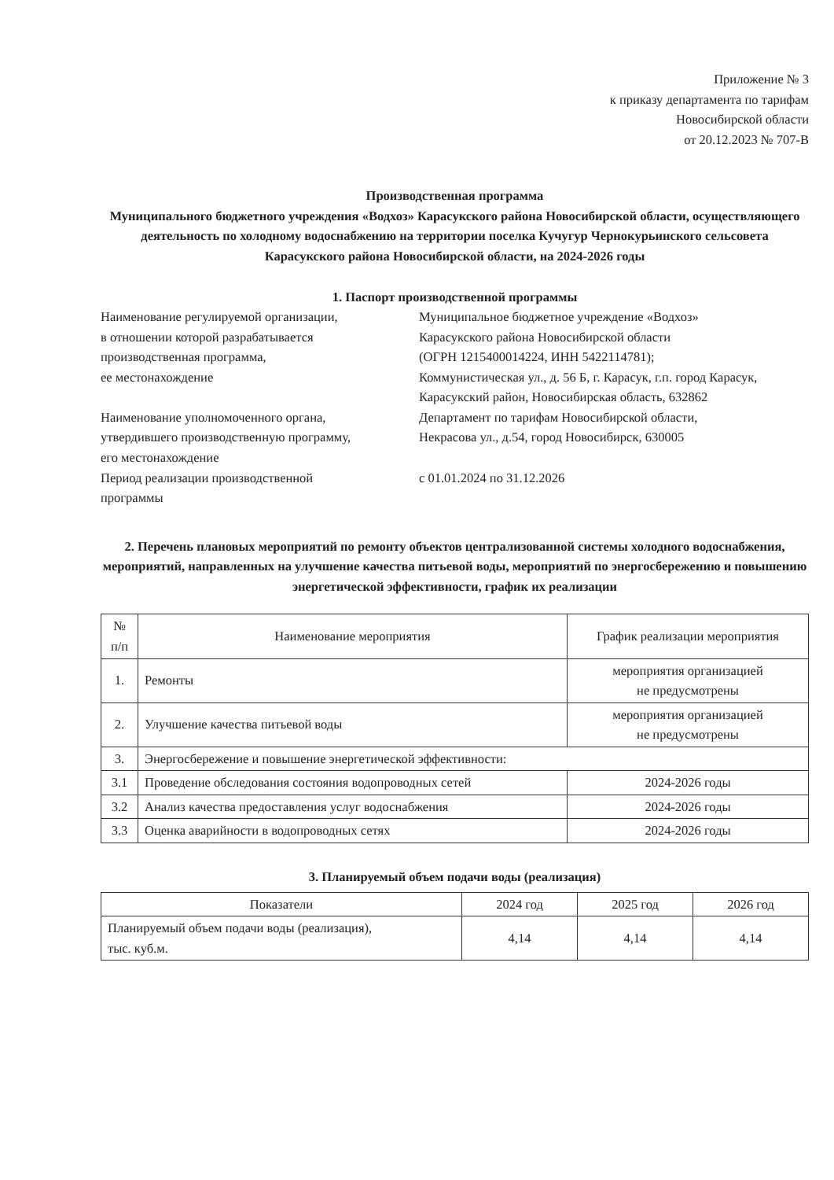Приложение № 3
к приказу департамента по тарифам
Новосибирской области
от 20.12.2023 № 707-В
Производственная программа
Муниципального бюджетного учреждения «Водхоз» Карасукского района Новосибирской области, осуществляющего деятельность по холодному водоснабжению на территории поселка Кучугур Чернокурьинского сельсовета Карасукского района Новосибирской области, на 2024-2026 годы
1. Паспорт производственной программы
Наименование регулируемой организации,
в отношении которой разрабатывается
производственная программа,
ее местонахождение
Муниципальное бюджетное учреждение «Водхоз»
Карасукского района Новосибирской области
(ОГРН 1215400014224, ИНН 5422114781);
Коммунистическая ул., д. 56 Б, г. Карасук, г.п. город Карасук, Карасукский район, Новосибирская область, 632862
Наименование уполномоченного органа,
утвердившего производственную программу,
его местонахождение
Департамент по тарифам Новосибирской области,
Некрасова ул., д.54, город Новосибирск, 630005
Период реализации производственной
программы
с 01.01.2024 по 31.12.2026
2. Перечень плановых мероприятий по ремонту объектов централизованной системы холодного водоснабжения, мероприятий, направленных на улучшение качества питьевой воды, мероприятий по энергосбережению и повышению энергетической эффективности, график их реализации
| № п/п | Наименование мероприятия | График реализации мероприятия |
| --- | --- | --- |
| 1. | Ремонты | мероприятия организацией не предусмотрены |
| 2. | Улучшение качества питьевой воды | мероприятия организацией не предусмотрены |
| 3. | Энергосбережение и повышение энергетической эффективности: | |
| 3.1 | Проведение обследования состояния водопроводных сетей | 2024-2026 годы |
| 3.2 | Анализ качества предоставления услуг водоснабжения | 2024-2026 годы |
| 3.3 | Оценка аварийности в водопроводных сетях | 2024-2026 годы |
3. Планируемый объем подачи воды (реализация)
| Показатели | 2024 год | 2025 год | 2026 год |
| --- | --- | --- | --- |
| Планируемый объем подачи воды (реализация), тыс. куб.м. | 4,14 | 4,14 | 4,14 |